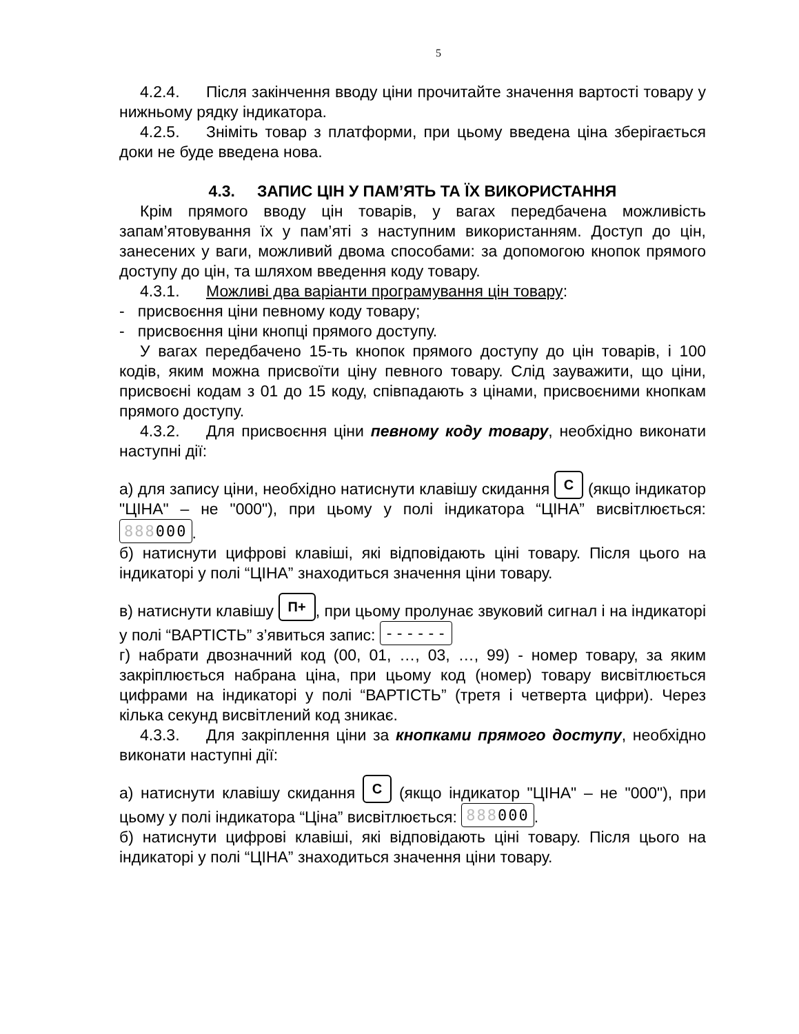5
4.2.4. Після закінчення вводу ціни прочитайте значення вартості товару у нижньому рядку індикатора.
4.2.5. Зніміть товар з платформи, при цьому введена ціна зберігається доки не буде введена нова.
4.3. ЗАПИС ЦІН У ПАМ’ЯТЬ ТА ЇХ ВИКОРИСТАННЯ
Крім прямого вводу цін товарів, у вагах передбачена можливість запам’ятовування їх у пам’яті з наступним використанням. Доступ до цін, занесених у ваги, можливий двома способами: за допомогою кнопок прямого доступу до цін, та шляхом введення коду товару.
4.3.1. Можливі два варіанти програмування цін товару:
- присвоєння ціни певному коду товару;
- присвоєння ціни кнопці прямого доступу.
У вагах передбачено 15-ть кнопок прямого доступу до цін товарів, і 100 кодів, яким можна присвоїти ціну певного товару. Слід зауважити, що ціни, присвоєні кодам з 01 до 15 коду, співпадають з цінами, присвоєними кнопкам прямого доступу.
4.3.2. Для присвоєння ціни певному коду товару, необхідно виконати наступні дії:
а) для запису ціни, необхідно натиснути клавішу скидання C (якщо індикатор "ЦІНА" – не "000"), при цьому у полі індикатора “ЦІНА” висвітлюється: 888000.
б) натиснути цифрові клавіші, які відповідають ціні товару. Після цього на індикаторі у полі “ЦІНА” знаходиться значення ціни товару.
в) натиснути клавішу П+, при цьому пролунає звуковий сигнал і на індикаторі у полі “ВАРТІСТЬ” з’явиться запис: ------
г) набрати двозначний код (00, 01, …, 03, …, 99) - номер товару, за яким закріплюється набрана ціна, при цьому код (номер) товару висвітлюється цифрами на індикаторі у полі “ВАРТІСТЬ” (третя і четверта цифри). Через кілька секунд висвітлений код зникає.
4.3.3. Для закріплення ціни за кнопками прямого доступу, необхідно виконати наступні дії:
а) натиснути клавішу скидання C (якщо індикатор "ЦІНА" – не "000"), при цьому у полі індикатора “Ціна” висвітлюється: 888000.
б) натиснути цифрові клавіші, які відповідають ціні товару. Після цього на індикаторі у полі “ЦІНА” знаходиться значення ціни товару.